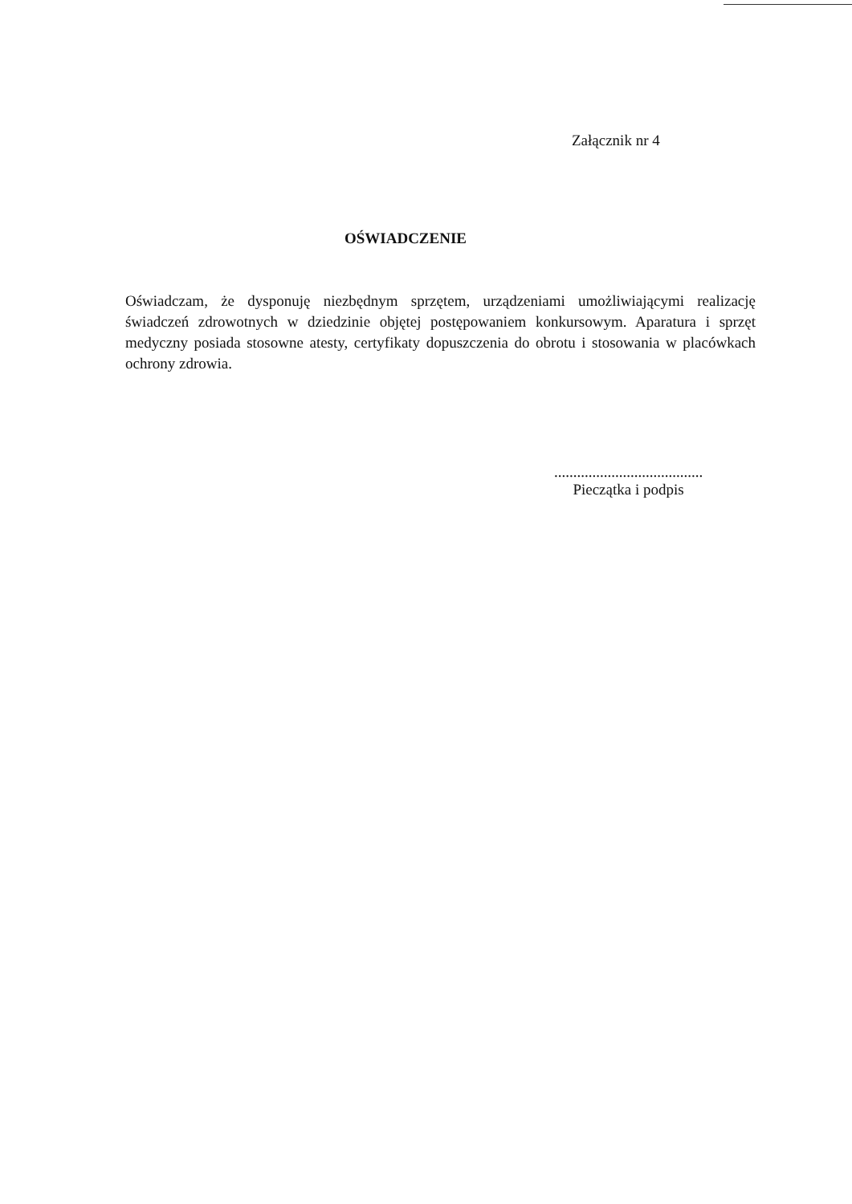Załącznik nr 4
OŚWIADCZENIE
Oświadczam, że dysponuję niezbędnym sprzętem, urządzeniami umożliwiającymi realizację świadczeń zdrowotnych w dziedzinie objętej postępowaniem konkursowym. Aparatura i sprzęt medyczny posiada stosowne atesty, certyfikaty dopuszczenia do obrotu i stosowania w placówkach ochrony zdrowia.
.......................................
Pieczątka i podpis